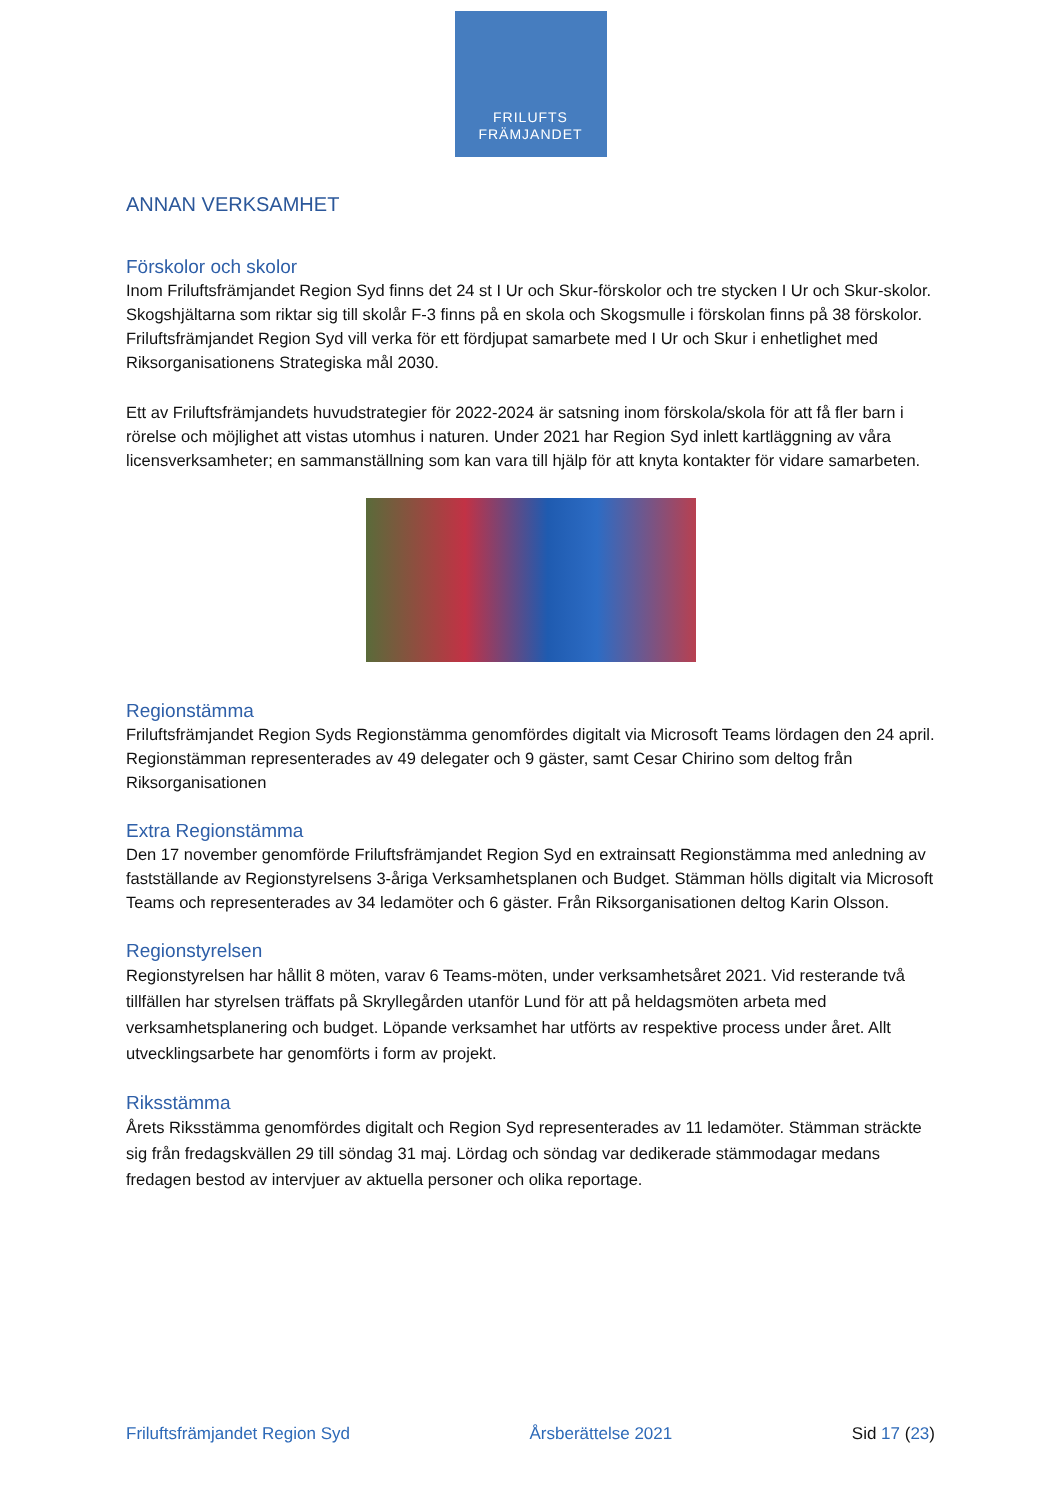FRILUFTS
FRÄMJANDET
ANNAN VERKSAMHET
Förskolor och skolor
Inom Friluftsfrämjandet Region Syd finns det 24 st I Ur och Skur-förskolor och tre stycken I Ur och Skur-skolor. Skogshjältarna som riktar sig till skolår F-3 finns på en skola och Skogsmulle i förskolan finns på 38 förskolor. Friluftsfrämjandet Region Syd vill verka för ett fördjupat samarbete med I Ur och Skur i enhetlighet med Riksorganisationens Strategiska mål 2030.
Ett av Friluftsfrämjandets huvudstrategier för 2022-2024 är satsning inom förskola/skola för att få fler barn i rörelse och möjlighet att vistas utomhus i naturen. Under 2021 har Region Syd inlett kartläggning av våra licensverksamheter; en sammanställning som kan vara till hjälp för att knyta kontakter för vidare samarbeten.
Regionstämma
Friluftsfrämjandet Region Syds Regionstämma genomfördes digitalt via Microsoft Teams lördagen den 24 april. Regionstämman representerades av 49 delegater och 9 gäster, samt Cesar Chirino som deltog från Riksorganisationen
Extra Regionstämma
Den 17 november genomförde Friluftsfrämjandet Region Syd en extrainsatt Regionstämma med anledning av fastställande av Regionstyrelsens 3-åriga Verksamhetsplanen och Budget. Stämman hölls digitalt via Microsoft Teams och representerades av 34 ledamöter och 6 gäster. Från Riksorganisationen deltog Karin Olsson.
Regionstyrelsen
Regionstyrelsen har hållit 8 möten, varav 6 Teams-möten, under verksamhetsåret 2021. Vid resterande två tillfällen har styrelsen träffats på Skryllegården utanför Lund för att på heldagsmöten arbeta med verksamhetsplanering och budget. Löpande verksamhet har utförts av respektive process under året. Allt utvecklingsarbete har genomförts i form av projekt.
Riksstämma
Årets Riksstämma genomfördes digitalt och Region Syd representerades av 11 ledamöter. Stämman sträckte sig från fredagskvällen 29 till söndag 31 maj. Lördag och söndag var dedikerade stämmodagar medans fredagen bestod av intervjuer av aktuella personer och olika reportage.
Friluftsfrämjandet Region Syd Årsberättelse 2021 Sid 17 (23)